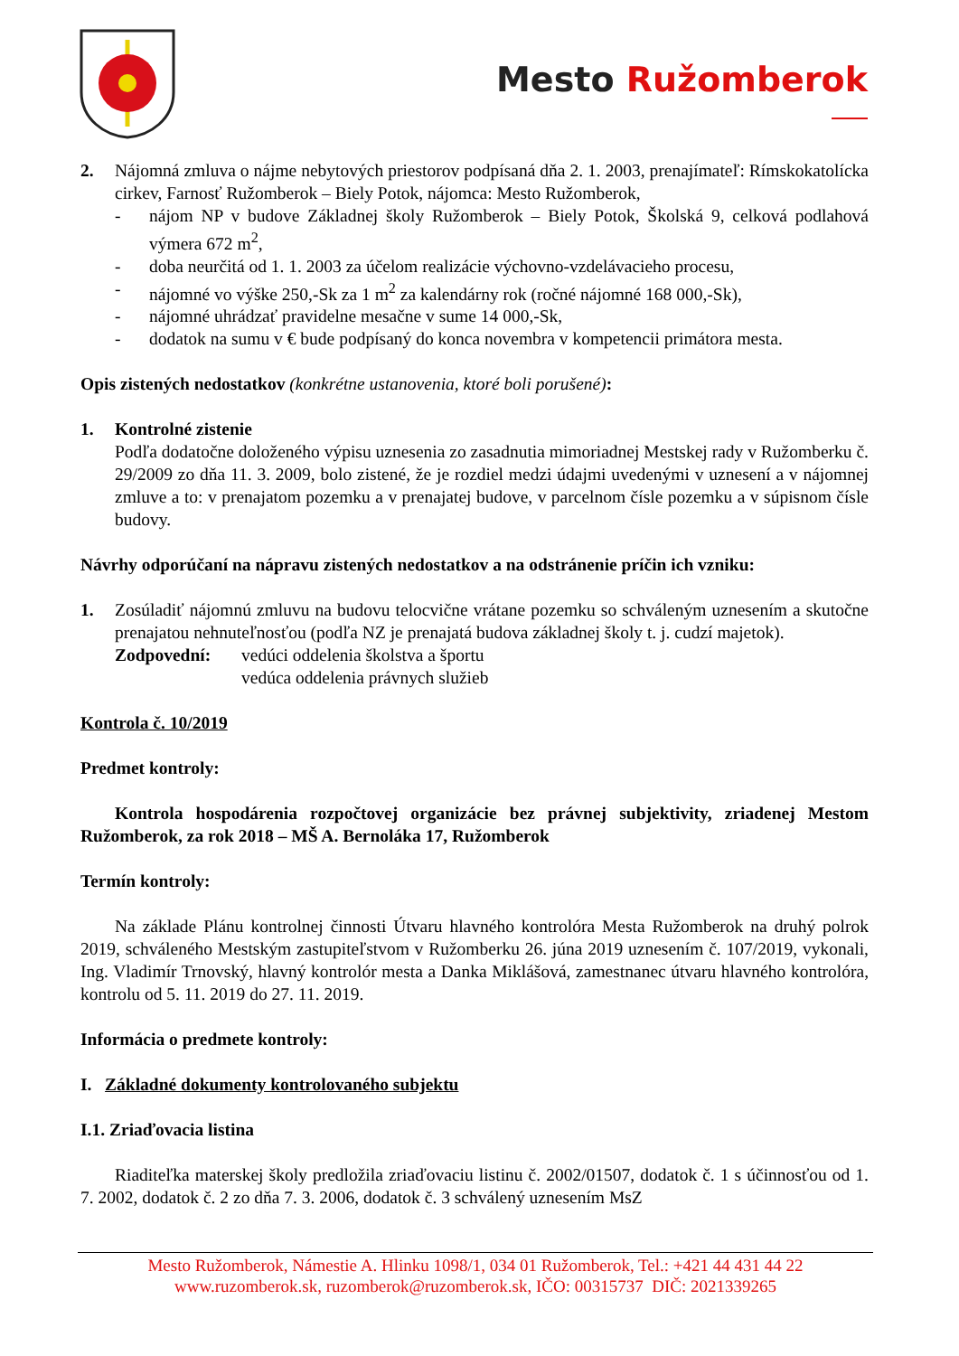Mesto Ružomberok
2. Nájomná zmluva o nájme nebytových priestorov podpísaná dňa 2. 1. 2003, prenajímateľ: Rímskokatolícka cirkev, Farnosť Ružomberok – Biely Potok, nájomca: Mesto Ružomberok,
- nájom NP v budove Základnej školy Ružomberok – Biely Potok, Školská 9, celková podlahová výmera 672 m<sup>2</sup>,
- doba neurčitá od 1. 1. 2003 za účelom realizácie výchovno-vzdelávacieho procesu,
- nájomné vo výške 250,-Sk za 1 m<sup>2</sup> za kalendárny rok (ročné nájomné 168 000,-Sk),
- nájomné uhrádzať pravidelne mesačne v sume 14 000,-Sk,
- dodatok na sumu v € bude podpísaný do konca novembra v kompetencii primátora mesta.
Opis zistených nedostatkov (konkrétne ustanovenia, ktoré boli porušené):
1. Kontrolné zistenie
Podľa dodatočne doloženého výpisu uznesenia zo zasadnutia mimoriadnej Mestskej rady v Ružomberku č. 29/2009 zo dňa 11. 3. 2009, bolo zistené, že je rozdiel medzi údajmi uvedenými v uznesení a v nájomnej zmluve a to: v prenajatom pozemku a v prenajatej budove, v parcelnom čísle pozemku a v súpisnom čísle budovy.
Návrhy odporúčaní na nápravu zistených nedostatkov a na odstránenie príčin ich vzniku:
1. Zosúladiť nájomnú zmluvu na budovu telocvične vrátane pozemku so schváleným uznesením a skutočne prenajatou nehnuteľnosťou (podľa NZ je prenajatá budova základnej školy t. j. cudzí majetok).
Zodpovední: vedúci oddelenia školstva a športu
vedúca oddelenia právnych služieb
Kontrola č. 10/2019
Predmet kontroly:
Kontrola hospodárenia rozpočtovej organizácie bez právnej subjektivity, zriadenej Mestom Ružomberok, za rok 2018 – MŠ A. Bernoláka 17, Ružomberok
Termín kontroly:
Na základe Plánu kontrolnej činnosti Útvaru hlavného kontrolóra Mesta Ružomberok na druhý polrok 2019, schváleného Mestským zastupiteľstvom v Ružomberku 26. júna 2019 uznesením č. 107/2019, vykonali, Ing. Vladimír Trnovský, hlavný kontrolór mesta a Danka Miklášová, zamestnanec útvaru hlavného kontrolóra, kontrolu od 5. 11. 2019 do 27. 11. 2019.
Informácia o predmete kontroly:
I. Základné dokumenty kontrolovaného subjektu
I.1. Zriaďovacia listina
Riaditeľka materskej školy predložila zriaďovaciu listinu č. 2002/01507, dodatok č. 1 s účinnosťou od 1. 7. 2002, dodatok č. 2 zo dňa 7. 3. 2006, dodatok č. 3 schválený uznesením MsZ
Mesto Ružomberok, Námestie A. Hlinku 1098/1, 034 01 Ružomberok, Tel.: +421 44 431 44 22
www.ruzomberok.sk, ruzomberok@ruzomberok.sk, IČO: 00315737 DIČ: 2021339265